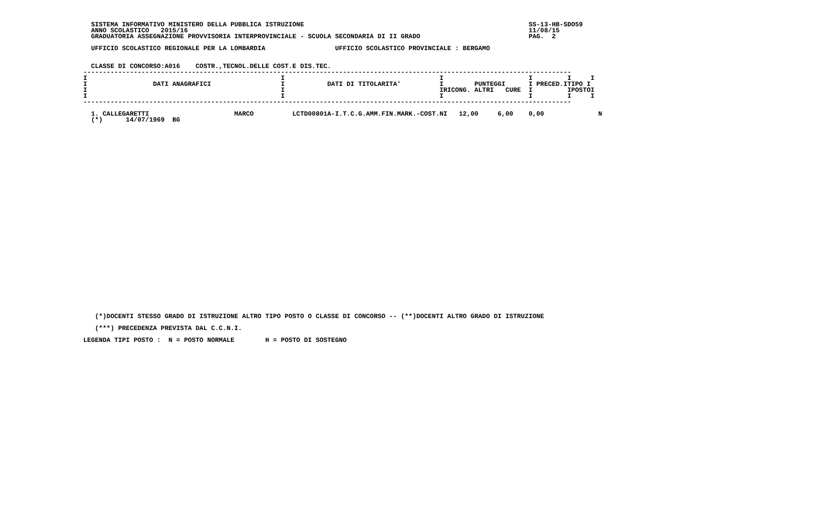SISTEMA INFORMATIVO MINISTERO DELLA PUBBLICA ISTRUZIONE                                                          SS-13-HB-SDO59
   ANNO SCOLASTICO   2015/16                                                                                        11/08/15
   GRADUATORIA ASSEGNAZIONE PROVVISORIA INTERPROVINCIALE - SCUOLA SECONDARIA DI II GRADO                            PAG.  2

   UFFICIO SCOLASTICO REGIONALE PER LA LOMBARDIA                  UFFICIO SCOLASTICO PROVINCIALE : BERGAMO


   CLASSE DI CONCORSO:A016    COSTR.,TECNOL.DELLE COST.E DIS.TEC.
 ------------------------------------------------------------------------------------------------------------------------------
 I                                                  I                                        I                      I         I     I
 I                 DATI ANAGRAFICI                  I           DATI DI TITOLARITA'          I        PUNTEGGI      I PRECED.ITIPO I
 I                                                  I                                        IRICONG. ALTRI   CURE  I         IPOSTOI
 I                                                  I                                        I                      I         I     I
 ------------------------------------------------------------------------------------------------------------------------------

   1. CALLEGARETTI                      MARCO          LCTD00801A-I.T.C.G.AMM.FIN.MARK.-COST.NI   12,00     6,00    0,00              N
   (*)      14/07/1969  BG
































    (*)DOCENTI STESSO GRADO DI ISTRUZIONE ALTRO TIPO POSTO O CLASSE DI CONCORSO -- (**)DOCENTI ALTRO GRADO DI ISTRUZIONE

    (***) PRECEDENZA PREVISTA DAL C.C.N.I.

 LEGENDA TIPI POSTO :  N = POSTO NORMALE        H = POSTO DI SOSTEGNO